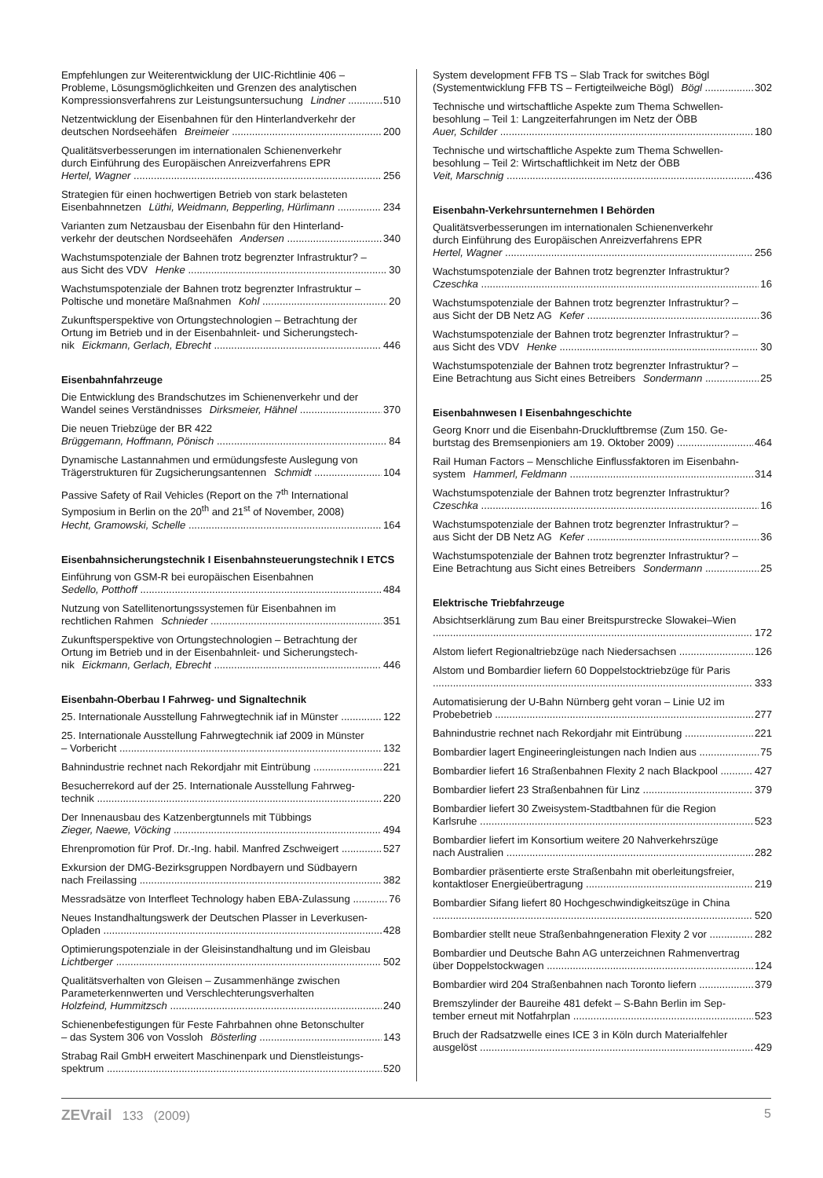Empfehlungen zur Weiterentwicklung der UIC-Richtlinie 406 –
Probleme, Lösungsmöglichkeiten und Grenzen des analytischen
Kompressionsverfahrens zur Leistungsuntersuchung Lindner 510
Netzentwicklung der Eisenbahnen für den Hinterlandverkehr der
deutschen Nordseehäfen Breimeier 200
Qualitätsverbesserungen im internationalen Schienenverkehr
durch Einführung des Europäischen Anreizverfahrens EPR
Hertel, Wagner 256
Strategien für einen hochwertigen Betrieb von stark belasteten
Eisenbahnnetzen Lüthi, Weidmann, Bepperling, Hürlimann 234
Varianten zum Netzausbau der Eisenbahn für den Hinterland-
verkehr der deutschen Nordseehäfen Andersen 340
Wachstumspotenziale der Bahnen trotz begrenzter Infrastruktur? –
aus Sicht des VDV Henke 30
Wachstumspotenziale der Bahnen trotz begrenzter Infrastruktur –
Poltische und monetäre Maßnahmen Kohl 20
Zukunftsperspektive von Ortungstechnologien – Betrachtung der
Ortung im Betrieb und in der Eisenbahnleit- und Sicherungstech-
nik Eickmann, Gerlach, Ebrecht 446
Eisenbahnfahrzeuge
Die Entwicklung des Brandschutzes im Schienenverkehr und der
Wandel seines Verständnisses Dirksmeier, Hähnel 370
Die neuen Triebzüge der BR 422
Brüggemann, Hoffmann, Pönisch 84
Dynamische Lastannahmen und ermüdungsfeste Auslegung von
Trägerstrukturen für Zugsicherungsantennen Schmidt 104
Passive Safety of Rail Vehicles (Report on the 7<sup>th</sup> International
Symposium in Berlin on the 20<sup>th</sup> and 21<sup>st</sup> of November, 2008)
Hecht, Gramowski, Schelle 164
Eisenbahnsicherungstechnik I Eisenbahnsteuerungstechnik I ETCS
Einführung von GSM-R bei europäischen Eisenbahnen
Sedello, Potthoff 484
Nutzung von Satellitenortungssystemen für Eisenbahnen im
rechtlichen Rahmen Schnieder 351
Zukunftsperspektive von Ortungstechnologien – Betrachtung der
Ortung im Betrieb und in der Eisenbahnleit- und Sicherungstech-
nik Eickmann, Gerlach, Ebrecht 446
Eisenbahn-Oberbau I Fahrweg- und Signaltechnik
25. Internationale Ausstellung Fahrwegtechnik iaf in Münster 122
25. Internationale Ausstellung Fahrwegtechnik iaf 2009 in Münster
– Vorbericht 132
Bahnindustrie rechnet nach Rekordjahr mit Eintrübung 221
Besucherrekord auf der 25. Internationale Ausstellung Fahrweg-
technik 220
Der Innenausbau des Katzenbergtunnels mit Tübbings
Zieger, Naewe, Vöcking 494
Ehrenpromotion für Prof. Dr.-Ing. habil. Manfred Zschweigert 527
Exkursion der DMG-Bezirksgruppen Nordbayern und Südbayern
nach Freilassing 382
Messradsätze von Interfleet Technology haben EBA-Zulassung 76
Neues Instandhaltungswerk der Deutschen Plasser in Leverkusen-
Opladen 428
Optimierungspotenziale in der Gleisinstandhaltung und im Gleisbau
Lichtberger 502
Qualitätsverhalten von Gleisen – Zusammenhänge zwischen
Parameterkennwerten und Verschlechterungsverhalten
Holzfeind, Hummitzsch 240
Schienenbefestigungen für Feste Fahrbahnen ohne Betonschulter
– das System 306 von Vossloh Bösterling 143
Strabag Rail GmbH erweitert Maschinenpark und Dienstleistungs-
spektrum 520
System development FFB TS – Slab Track for switches Bögl
(Systementwicklung FFB TS – Fertigteilweiche Bögl) Bögl 302
Technische und wirtschaftliche Aspekte zum Thema Schwellen-
besohlung – Teil 1: Langzeiterfahrungen im Netz der ÖBB
Auer, Schilder 180
Technische und wirtschaftliche Aspekte zum Thema Schwellen-
besohlung – Teil 2: Wirtschaftlichkeit im Netz der ÖBB
Veit, Marschnig 436
Eisenbahn-Verkehrsunternehmen I Behörden
Qualitätsverbesserungen im internationalen Schienenverkehr
durch Einführung des Europäischen Anreizverfahrens EPR
Hertel, Wagner 256
Wachstumspotenziale der Bahnen trotz begrenzter Infrastruktur?
Czeschka 16
Wachstumspotenziale der Bahnen trotz begrenzter Infrastruktur? –
aus Sicht der DB Netz AG Kefer 36
Wachstumspotenziale der Bahnen trotz begrenzter Infrastruktur? –
aus Sicht des VDV Henke 30
Wachstumspotenziale der Bahnen trotz begrenzter Infrastruktur? –
Eine Betrachtung aus Sicht eines Betreibers Sondermann 25
Eisenbahnwesen I Eisenbahngeschichte
Georg Knorr und die Eisenbahn-Druckluftbremse (Zum 150. Ge-
burtstag des Bremsenpioniers am 19. Oktober 2009) 464
Rail Human Factors – Menschliche Einflussfaktoren im Eisenbahn-
system Hammerl, Feldmann 314
Wachstumspotenziale der Bahnen trotz begrenzter Infrastruktur?
Czeschka 16
Wachstumspotenziale der Bahnen trotz begrenzter Infrastruktur? –
aus Sicht der DB Netz AG Kefer 36
Wachstumspotenziale der Bahnen trotz begrenzter Infrastruktur? –
Eine Betrachtung aus Sicht eines Betreibers Sondermann 25
Elektrische Triebfahrzeuge
Absichtserklärung zum Bau einer Breitspurstrecke Slowakei–Wien
172
Alstom liefert Regionaltriebzüge nach Niedersachsen 126
Alstom und Bombardier liefern 60 Doppelstocktriebzüge für Paris
333
Automatisierung der U-Bahn Nürnberg geht voran – Linie U2 im
Probebetrieb 277
Bahnindustrie rechnet nach Rekordjahr mit Eintrübung 221
Bombardier lagert Engineeringleistungen nach Indien aus 75
Bombardier liefert 16 Straßenbahnen Flexity 2 nach Blackpool 427
Bombardier liefert 23 Straßenbahnen für Linz 379
Bombardier liefert 30 Zweisystem-Stadtbahnen für die Region
Karlsruhe 523
Bombardier liefert im Konsortium weitere 20 Nahverkehrszüge
nach Australien 282
Bombardier präsentierte erste Straßenbahn mit oberleitungsfreier,
kontaktloser Energieübertragung 219
Bombardier Sifang liefert 80 Hochgeschwindigkeitszüge in China
520
Bombardier stellt neue Straßenbahngeneration Flexity 2 vor 282
Bombardier und Deutsche Bahn AG unterzeichnen Rahmenvertrag
über Doppelstockwagen 124
Bombardier wird 204 Straßenbahnen nach Toronto liefern 379
Bremszylinder der Baureihe 481 defekt – S-Bahn Berlin im Sep-
tember erneut mit Notfahrplan 523
Bruch der Radsatzwelle eines ICE 3 in Köln durch Materialfehler
ausgelöst 429
ZEVrail 133 (2009) 5